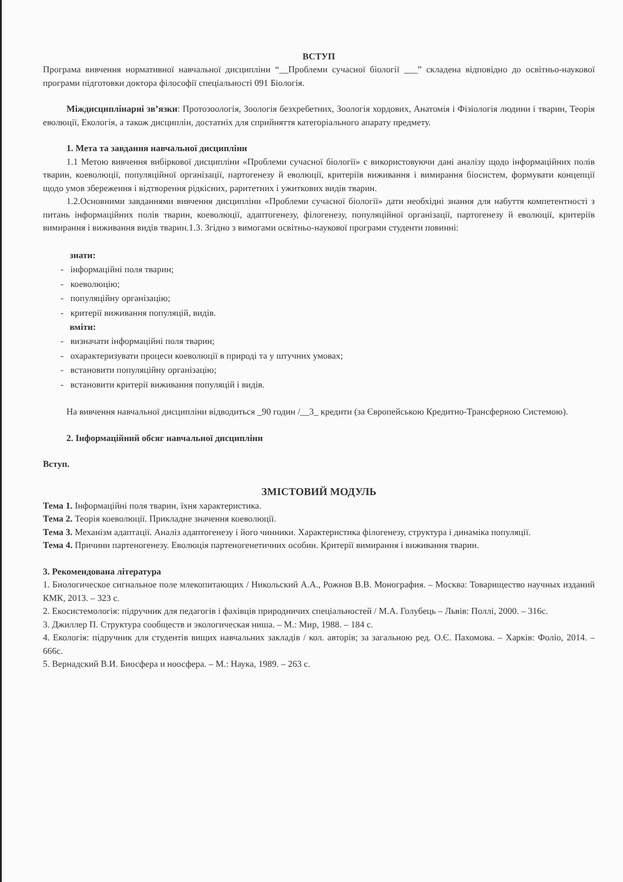ВСТУП
Програма вивчення нормативної навчальної дисципліни “__Проблеми сучасної біології ___” складена відповідно до освітньо-наукової програми підготовки доктора філософії спеціальності 091 Біологія.
Міждисциплінарні зв’язки: Протозоологія, Зоологія безхребетних, Зоологія хордових, Анатомія і Фізіологія людини і тварин, Теорія еволюції, Екологія, а також дисциплін, достатніх для сприйняття категоріального апарату предмету.
1. Мета та завдання навчальної дисципліни
1.1 Метою вивчення вибіркової дисципліни «Проблеми сучасної біології» є використовуючи дані аналізу щодо інформаційних полів тварин, коеволюції, популяційної організації, партогенезу й еволюції, критеріїв виживання і вимирання біосистем, формувати концепції щодо умов збереження і відтворення рідкісних, раритетних і ужиткових видів тварин.
1.2.Основними завданнями вивчення дисципліни «Проблеми сучасної біології» дати необхідні знання для набуття компетентності з питань інформаційних полів тварин, коеволюції, адаптогенезу, філогенезу, популяційної організації, партогенезу й еволюції, критеріїв вимирання і виживання видів тварин.1.3. Згідно з вимогами освітньо-наукової програми студенти повинні:
знати:
- інформаційні поля тварин;
- коеволюцію;
- популяційну організацію;
- критерії виживання популяцій, видів.
вміти:
- визначати інформаційні поля тварин;
- охарактеризувати процеси коеволюції в природі та у штучних умовах;
- встановити популяційну організацію;
- встановити критерії виживання популяцій і видів.
На вивчення навчальної дисципліни відводиться _90 годин /__3_ кредити (за Європейською Кредитно-Трансферною Системою).
2. Інформаційний обсяг навчальної дисципліни
Вступ.
ЗМІСТОВИЙ МОДУЛЬ
Тема 1. Інформаційні поля тварин, їхня характеристика.
Тема 2. Теорія коеволюції. Прикладне значення коеволюції.
Тема 3. Механізм адаптації. Аналіз адаптогенезу і його чинники. Характеристика філогенезу, структура і динаміка популяції.
Тема 4. Причини партеногенезу. Еволюція партеногенетичних особин. Критерії вимирання і виживання тварин.
3. Рекомендована література
1. Биологическое сигнальное поле млекопитающих / Никольский А.А., Рожнов В.В. Монография. – Москва: Товарищество научных изданий КМК, 2013. – 323 с.
2. Екосистемологія: підручник для педагогів і фахівців природничих спеціальностей / М.А. Голубець – Львів: Поллі, 2000. – 316с.
3. Джиллер П. Структура сообществ и экологическая ниша. – М.: Мир, 1988. – 184 с.
4. Екологія: підручник для студентів вищих навчальних закладів / кол. авторів; за загальною ред. О.Є. Пахомова. – Харків: Фоліо, 2014. – 666с.
5. Вернадский В.И. Биосфера и ноосфера. – М.: Наука, 1989. – 263 с.